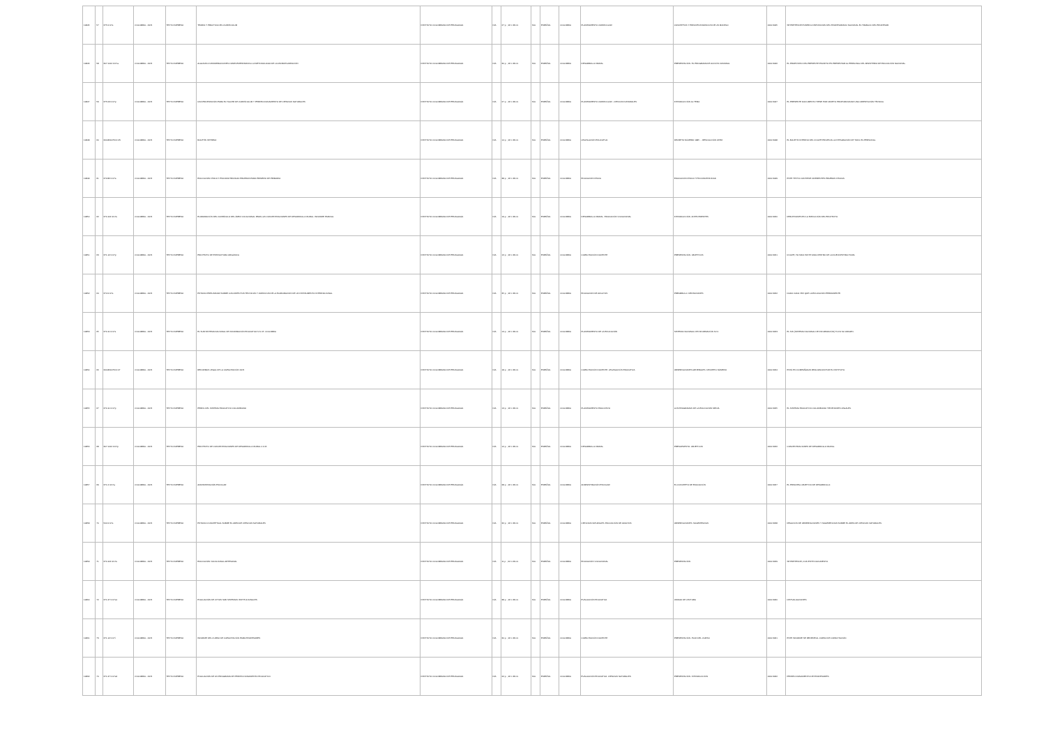| 10845 | 57 | 375 IC17e | COLOMBIA - 1974 | TEXTO IMPRESO | TEORÍA Y PRÁCTICA DEL CURRÍCULUM | INSTITUTO COLOMBIANO DE PEDAGOGÍA | N/A | 27 p. ; 22 x 28 cm | N/A | ESPAÑOL | COLOMBIA | PLANEAMIENTO CURRICULAR | CONCEPTOS Y PRINCIPIOS BÁSICOS DE UN MODELO | 0000 3045 | SE PRETENDE PONER A DISPOSICIÓN DEL PROFESORADO NACIONAL EL TRABAJO DEL PROFESOR. |
| 10846 | 58 | 307.1412 IC17a | COLOMBIA - 1974 | TEXTO IMPRESO | ALGUNAS CONSIDERACIONES COMPLEMENTARIAS A LA METODOLOGÍA DE LA MICROPLANEACIÓN | INSTITUTO COLOMBIANO DE PEDAGOGÍA | N/A | 30 p. ; 22 x 28 cm | N/A | ESPAÑOL | COLOMBIA | DESARROLLO RURAL | PRESENTACIÓN. EL PROGRAMA DE ACCIÓN COMUNAL | 0000 3046 | EL PROPÓSITO DEL PRESENTE ESCRITO ES PRESENTAR AL PERSONAL DEL MINISTERIO DE EDUCACIÓN NACIONAL. |
| 10847 | 59 | 375.03 IC17p | COLOMBIA - 1974 | TEXTO IMPRESO | UNA PROPOSICIÓN PARA EL TALLER DE CURRÍCULUM Y PERFECCIONAMIENTO DE CIENCIAS NATURALES | INSTITUTO COLOMBIANO DE PEDAGOGÍA | N/A | 27 p. ; 22 x 28 cm | N/A | ESPAÑOL | COLOMBIA | PLANEAMIENTO CURRICULAR - CIENCIAS NATURALES | INTRODUCCIÓN AL TEMA | 0000 3047 | EL PRESENTE DOCUMENTO TIENE POR OBJETO PROPORCIONAR UNA ORIENTACIÓN TÉCNICA. |
| 10848 | 60 | 344.861078 IC17b | COLOMBIA - 1974 | TEXTO IMPRESO | BOLETÍN INTERNO | INSTITUTO COLOMBIANO DE PEDAGOGÍA | N/A | 14 p. ; 22 x 28 cm | N/A | ESPAÑOL | COLOMBIA | LEGISLACIÓN EDUCATIVA | DECRETO NÚMERO 1985 ... RESOLUCIÓN 16556 | 0000 3048 | EL BOLETÍN INTERNO DEL ICOLPE PROPICIA LA INTEGRACIÓN DE TODO EL PERSONAL. |
| 10849 | 61 | 372.86 IC17e | COLOMBIA - 1974 | TEXTO IMPRESO | EDUCACIÓN FÍSICA Y PSICOMOTRICIDAD PRUEBAS PARA PRIMERO DE PRIMARIA | INSTITUTO COLOMBIANO DE PEDAGOGÍA | N/A | 38 p. ; 22 x 28 cm | N/A | ESPAÑOL | COLOMBIA | EDUCACIÓN FÍSICA | EDUCACIÓN FÍSICA Y PSICOMOTRICIDAD | 0000 3049 | ESTE TEXTO CONTIENE DIFERENTES PRUEBAS FÍSICAS. |
| 10850 | 62 | 370.113 IC17e | COLOMBIA - 1974 | TEXTO IMPRESO | ELABORACIÓN DEL CURRÍCULO DEL ÁREA VOCACIONAL PARA LAS CONCENTRACIONES DE DESARROLLO RURAL. INFORME PARCIAL | INSTITUTO COLOMBIANO DE PEDAGOGÍA | N/A | 19 p. ; 22 x 28 cm | N/A | ESPAÑOL | COLOMBIA | DESARROLLO RURAL. EDUCACIÓN VOCACIONAL | INTRODUCCIÓN. ANTECEDENTES | 0000 3050 | REFLEXIONES EN LA EJECUCIÓN DEL PROYECTO. |
| 10851 | 63 | 371.12 IC17p | COLOMBIA - 1974 | TEXTO IMPRESO | PROYECTO DE ESTRUCTURA ORGÁNICA | INSTITUTO COLOMBIANO DE PEDAGOGÍA | N/A | 16 p. ; 22 x 28 cm | N/A | ESPAÑOL | COLOMBIA | CAPACITACIÓN DOCENTE | PRESENTACIÓN. OBJETIVOS | 0000 3051 | ICOLPE, HA SIDO INSTITUIDA DENTRO DE LA NUEVA ESTRUCTURA. |
| 10852 | 64 | 374 IC17e | COLOMBIA - 1974 | TEXTO IMPRESO | ESTUDIO PRELIMINAR SOBRE LOS ASPECTOS TÉCNICOS Y JURÍDICOS DE LA ELABORACIÓN DE UN INSTRUMENTO INTERNACIONAL | INSTITUTO COLOMBIANO DE PEDAGOGÍA | N/A | 35 p. ; 22 x 28 cm | N/A | ESPAÑOL | COLOMBIA | EDUCACIÓN DE ADULTOS | PREÁMBULO. DEFINICIONES | 0000 3052 | DADO CADA VEZ QUE LA EDUCACIÓN PERMANENTE. |
| 10853 | 65 | 370.11 IC17s | COLOMBIA - 1974 | TEXTO IMPRESO | EL SUB SISTEMA NACIONAL DE INFORMACIÓN EDUCATIVA S.N.I.E. COLOMBIA | INSTITUTO COLOMBIANO DE PEDAGOGÍA | N/A | 13 p. ; 22 x 28 cm | N/A | ESPAÑOL | COLOMBIA | PLANEAMIENTO DE LA EDUCACIÓN | SISTEMA NACIONAL DE INFORMACIÓN S.N.I. | 0000 3053 | EL SIN (SISTEMA NACIONAL DE INFORMACIÓN) TUVO SU ORIGEN. |
| 10854 | 66 | 344.861078 IC17r | COLOMBIA - 1974 | TEXTO IMPRESO | REFORMAS LEGAL DE LA CAPACITACIÓN 1974 | INSTITUTO COLOMBIANO DE PEDAGOGÍA | N/A | 18 p. ; 22 x 28 cm | N/A | ESPAÑOL | COLOMBIA | CAPACITACIÓN DOCENTE. LEGISLACIÓN EDUCATIVA | OBSERVACIONES GENERALES. DECRETO NÚMERO | 0000 3054 | ESTÁ EN COMPAÑADAS REALIZADAS POR EL INSTITUTO. |
| 10855 | 67 | 370.11 IC17p | COLOMBIA - 1974 | TEXTO IMPRESO | PERFIL DEL SISTEMA EDUCATIVO COLOMBIANO | INSTITUTO COLOMBIANO DE PEDAGOGÍA | N/A | 13 p. ; 22 x 28 cm | N/A | ESPAÑOL | COLOMBIA | PLANEAMIENTO EDUCATIVO | LOS PROGRAMAS DE LA EDUCACIÓN MEDIA | 0000 3055 | EL SISTEMA EDUCATIVO COLOMBIANO TIENE BASES LEGALES. |
| 10856 | 68 | 307.1412 IC17p | COLOMBIA - 1974 | TEXTO IMPRESO | PROYECTO DE CONCENTRACIONES DE DESARROLLO RURAL C.D.R. | INSTITUTO COLOMBIANO DE PEDAGOGÍA | N/A | 12 p. ; 22 x 28 cm | N/A | ESPAÑOL | COLOMBIA | DESARROLLO RURAL | PRESUPUESTO. OBJETIVOS | 0000 3056 | CONCENTRACIONES DE DESARROLLO RURAL. |
| 10857 | 69 | 371.2 IC17a | COLOMBIA - 1974 | TEXTO IMPRESO | ADMINISTRACIÓN ESCOLAR | INSTITUTO COLOMBIANO DE PEDAGOGÍA | N/A | 28 p. ; 22 x 28 cm | N/A | ESPAÑOL | COLOMBIA | ADMINISTRACIÓN ESCOLAR | EL CONCEPTO DE EDUCACIÓN | 0000 3057 | EL PRINCIPAL OBJETIVO DE DESARROLLO. |
| 10858 | 70 | 500 IC17e | COLOMBIA - 1974 | TEXTO IMPRESO | ESTUDIO CONCEPTUAL SOBRE EL ÁREA DE CIENCIAS NATURALES | INSTITUTO COLOMBIANO DE PEDAGOGÍA | N/A | 32 p. ; 22 x 28 cm | N/A | ESPAÑOL | COLOMBIA | CIENCIAS NATURALES. EDUCACIÓN DE ADULTOS | OBSERVACIONES. SUGERENCIAS | 0000 3058 | RELACIÓN DE OBSERVACIONES Y SUGERENCIAS SOBRE EL ÁREA DE CIENCIAS NATURALES. |
| 10859 | 71 | 370.113 IC17e | COLOMBIA - 1974 | TEXTO IMPRESO | EDUCACIÓN VOCACIONAL ARTESANAL | INSTITUTO COLOMBIANO DE PEDAGOGÍA | N/A | 11 p. ; 22 x 28 cm | N/A | ESPAÑOL | COLOMBIA | EDUCACIÓN VOCACIONAL | PRESENTACIÓN | 0000 3059 | SE PRETENDE, CON ESTE DOCUMENTO. |
| 10860 | 72 | 371.27 IC17e1 | COLOMBIA - 1974 | TEXTO IMPRESO | EVALUACIÓN DE CITIOS SUB SISTEMAS INSTITUCIONALES | INSTITUTO COLOMBIANO DE PEDAGOGÍA | N/A | 38 p. ; 22 x 28 cm | N/A | ESPAÑOL | COLOMBIA | EVALUACIÓN EDUCATIVA | UNIDAD DE LECTURA | 0000 3060 | DE EVALUACIONES. |
| 10861 | 73 | 371.12 IC17i | COLOMBIA - 1974 | TEXTO IMPRESO | INFORME DEL CURSO DE CAPACITACIÓN PARA PROFESORES | INSTITUTO COLOMBIANO DE PEDAGOGÍA | N/A | 30 p. ; 22 x 28 cm | N/A | ESPAÑOL | COLOMBIA | CAPACITACIÓN DOCENTE | PRESENTACIÓN. PLAN DEL CURSO | 0000 3061 | ESTE INFORME SE REFIERE AL CURSO DE CAPACITACIÓN. |
| 10862 | 74 | 371.27 IC17e2 | COLOMBIA - 1974 | TEXTO IMPRESO | EVALUACIÓN DE UN PROGRAMA DE PERFECCIONAMIENTO EDUCATIVO | INSTITUTO COLOMBIANO DE PEDAGOGÍA | N/A | 22 p. ; 22 x 28 cm | N/A | ESPAÑOL | COLOMBIA | EVALUACIÓN EDUCATIVA. CIENCIAS NATURALES | PRESENTACIÓN. INTRODUCCIÓN | 0000 3062 | PERFECCIONAMIENTO DE PROFESORES. |